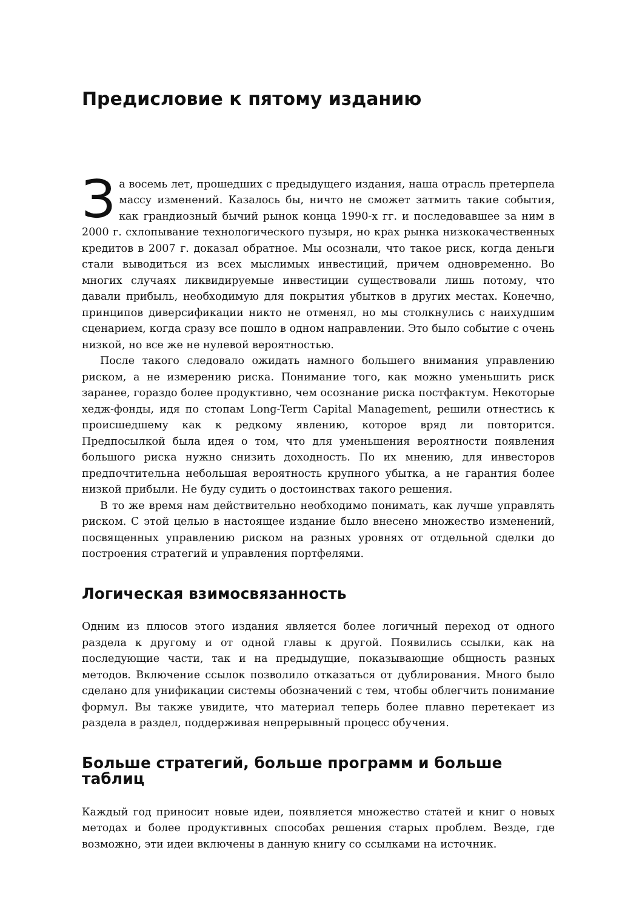Предисловие к пятому изданию
За восемь лет, прошедших с предыдущего издания, наша отрасль претерпела массу изменений. Казалось бы, ничто не сможет затмить такие события, как грандиозный бычий рынок конца 1990-х гг. и последовавшее за ним в 2000 г. схлопывание технологического пузыря, но крах рынка низкокачественных кредитов в 2007 г. доказал обратное. Мы осознали, что такое риск, когда деньги стали выводиться из всех мыслимых инвестиций, причем одновременно. Во многих случаях ликвидируемые инвестиции существовали лишь потому, что давали прибыль, необходимую для покрытия убытков в других местах. Конечно, принципов диверсификации никто не отменял, но мы столкнулись с наихудшим сценарием, когда сразу все пошло в одном направлении. Это было событие с очень низкой, но все же не нулевой вероятностью.
После такого следовало ожидать намного большего внимания управлению риском, а не измерению риска. Понимание того, как можно уменьшить риск заранее, гораздо более продуктивно, чем осознание риска постфактум. Некоторые хедж-фонды, идя по стопам Long-Term Capital Management, решили отнестись к происшедшему как к редкому явлению, которое вряд ли повторится. Предпосылкой была идея о том, что для уменьшения вероятности появления большого риска нужно снизить доходность. По их мнению, для инвесторов предпочтительна небольшая вероятность крупного убытка, а не гарантия более низкой прибыли. Не буду судить о достоинствах такого решения.
В то же время нам действительно необходимо понимать, как лучше управлять риском. С этой целью в настоящее издание было внесено множество изменений, посвященных управлению риском на разных уровнях от отдельной сделки до построения стратегий и управления портфелями.
Логическая взимосвязанность
Одним из плюсов этого издания является более логичный переход от одного раздела к другому и от одной главы к другой. Появились ссылки, как на последующие части, так и на предыдущие, показывающие общность разных методов. Включение ссылок позволило отказаться от дублирования. Много было сделано для унификации системы обозначений с тем, чтобы облегчить понимание формул. Вы также увидите, что материал теперь более плавно перетекает из раздела в раздел, поддерживая непрерывный процесс обучения.
Больше стратегий, больше программ и больше таблиц
Каждый год приносит новые идеи, появляется множество статей и книг о новых методах и более продуктивных способах решения старых проблем. Везде, где возможно, эти идеи включены в данную книгу со ссылками на источник.